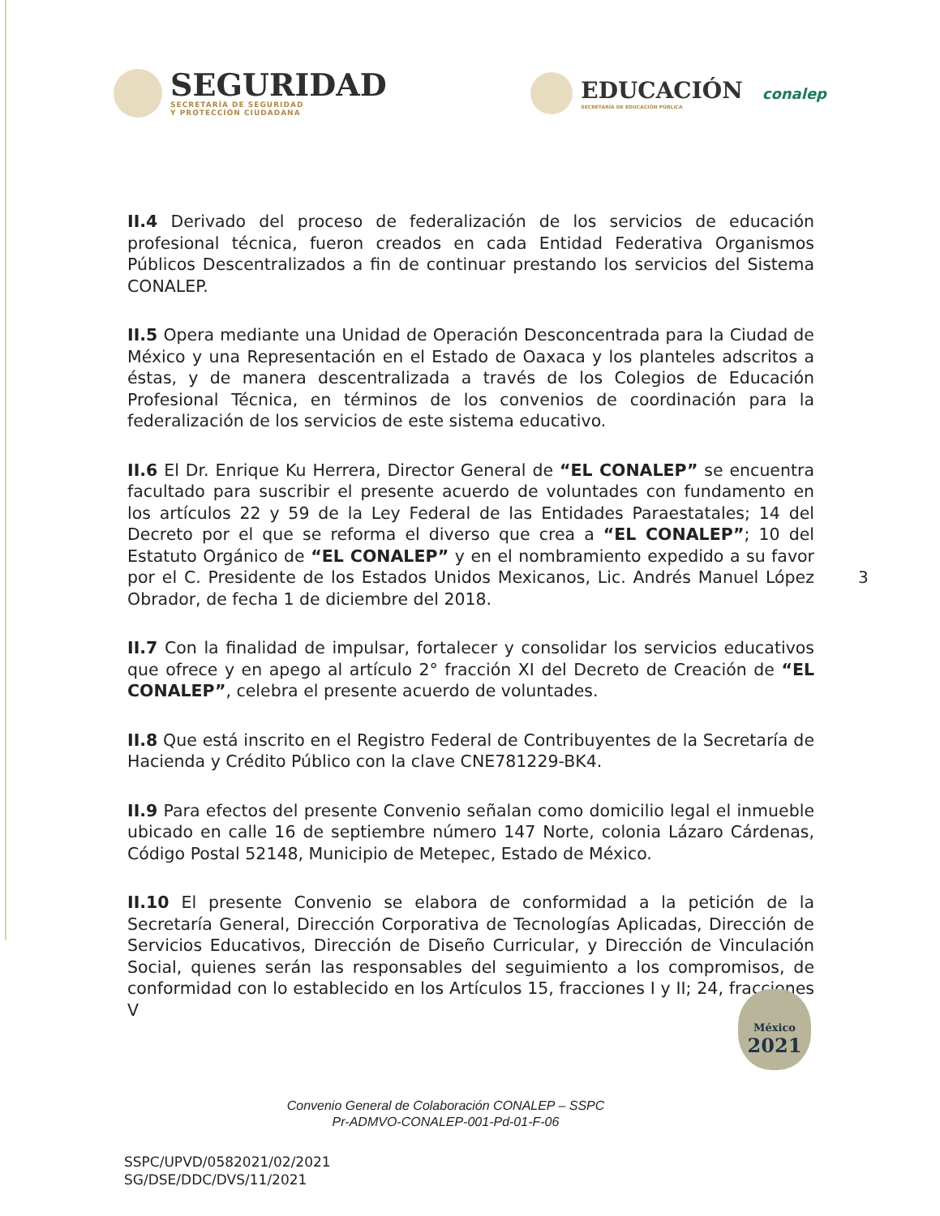SEGURIDAD
SECRETARÍA DE SEGURIDAD
Y PROTECCIÓN CIUDADANA
EDUCACIÓN
SECRETARÍA DE EDUCACIÓN PÚBLICA
conalep
II.4 Derivado del proceso de federalización de los servicios de educación profesional técnica, fueron creados en cada Entidad Federativa Organismos Públicos Descentralizados a fin de continuar prestando los servicios del Sistema CONALEP.
II.5 Opera mediante una Unidad de Operación Desconcentrada para la Ciudad de México y una Representación en el Estado de Oaxaca y los planteles adscritos a éstas, y de manera descentralizada a través de los Colegios de Educación Profesional Técnica, en términos de los convenios de coordinación para la federalización de los servicios de este sistema educativo.
II.6 El Dr. Enrique Ku Herrera, Director General de “EL CONALEP” se encuentra facultado para suscribir el presente acuerdo de voluntades con fundamento en los artículos 22 y 59 de la Ley Federal de las Entidades Paraestatales; 14 del Decreto por el que se reforma el diverso que crea a “EL CONALEP”; 10 del Estatuto Orgánico de “EL CONALEP” y en el nombramiento expedido a su favor por el C. Presidente de los Estados Unidos Mexicanos, Lic. Andrés Manuel López Obrador, de fecha 1 de diciembre del 2018.
II.7 Con la finalidad de impulsar, fortalecer y consolidar los servicios educativos que ofrece y en apego al artículo 2° fracción XI del Decreto de Creación de “EL CONALEP”, celebra el presente acuerdo de voluntades.
II.8 Que está inscrito en el Registro Federal de Contribuyentes de la Secretaría de Hacienda y Crédito Público con la clave CNE781229-BK4.
II.9 Para efectos del presente Convenio señalan como domicilio legal el inmueble ubicado en calle 16 de septiembre número 147 Norte, colonia Lázaro Cárdenas, Código Postal 52148, Municipio de Metepec, Estado de México.
II.10 El presente Convenio se elabora de conformidad a la petición de la Secretaría General, Dirección Corporativa de Tecnologías Aplicadas, Dirección de Servicios Educativos, Dirección de Diseño Curricular, y Dirección de Vinculación Social, quienes serán las responsables del seguimiento a los compromisos, de conformidad con lo establecido en los Artículos 15, fracciones I y II; 24, fracciones V
3
Convenio General de Colaboración CONALEP – SSPC
Pr-ADMVO-CONALEP-001-Pd-01-F-06
SSPC/UPVD/0582021/02/2021
SG/DSE/DDC/DVS/11/2021
México
2021